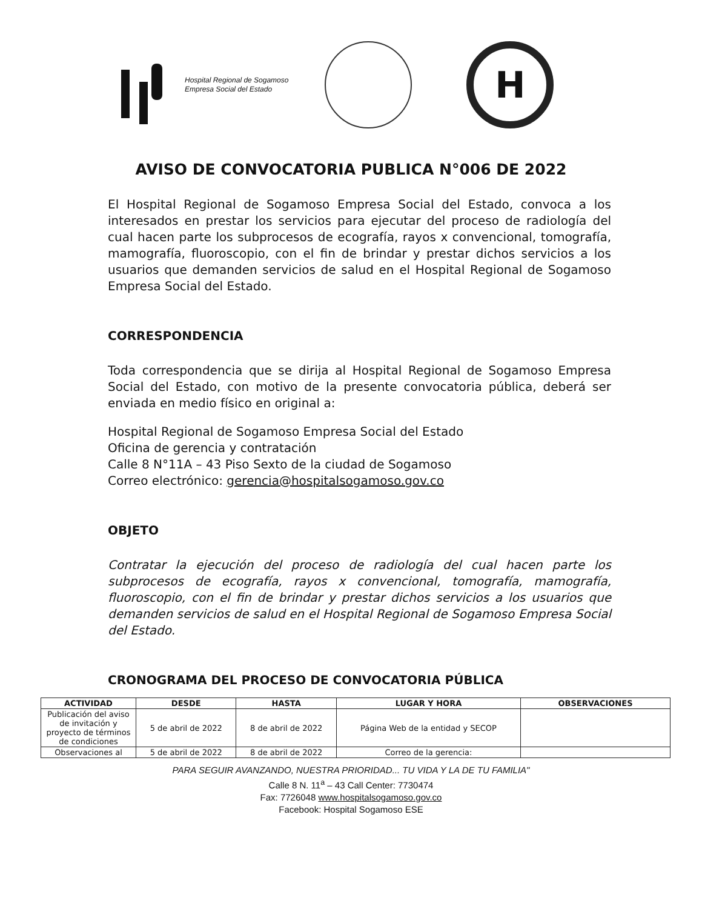Hospital Regional de Sogamoso
Empresa Social del Estado
H
AVISO DE CONVOCATORIA PUBLICA N°006 DE 2022
El Hospital Regional de Sogamoso Empresa Social del Estado, convoca a los interesados en prestar los servicios para ejecutar del proceso de radiología del cual hacen parte los subprocesos de ecografía, rayos x convencional, tomografía, mamografía, fluoroscopio, con el fin de brindar y prestar dichos servicios a los usuarios que demanden servicios de salud en el Hospital Regional de Sogamoso Empresa Social del Estado.
CORRESPONDENCIA
Toda correspondencia que se dirija al Hospital Regional de Sogamoso Empresa Social del Estado, con motivo de la presente convocatoria pública, deberá ser enviada en medio físico en original a:
Hospital Regional de Sogamoso Empresa Social del Estado
Oficina de gerencia y contratación
Calle 8 N°11A – 43 Piso Sexto de la ciudad de Sogamoso
Correo electrónico: gerencia@hospitalsogamoso.gov.co
OBJETO
Contratar la ejecución del proceso de radiología del cual hacen parte los subprocesos de ecografía, rayos x convencional, tomografía, mamografía, fluoroscopio, con el fin de brindar y prestar dichos servicios a los usuarios que demanden servicios de salud en el Hospital Regional de Sogamoso Empresa Social del Estado.
CRONOGRAMA DEL PROCESO DE CONVOCATORIA PÚBLICA
| ACTIVIDAD | DESDE | HASTA | LUGAR Y HORA | OBSERVACIONES |
| --- | --- | --- | --- | --- |
| Publicación del aviso de invitación y proyecto de términos de condiciones | 5 de abril de 2022 | 8 de abril de 2022 | Página Web de la entidad y SECOP | |
| Observaciones al | 5 de abril de 2022 | 8 de abril de 2022 | Correo de la gerencia: | |
PARA SEGUIR AVANZANDO, NUESTRA PRIORIDAD... TU VIDA Y LA DE TU FAMILIA"
Calle 8 N. 11<sup>a</sup> – 43 Call Center: 7730474
Fax: 7726048 www.hospitalsogamoso.gov.co
Facebook: Hospital Sogamoso ESE